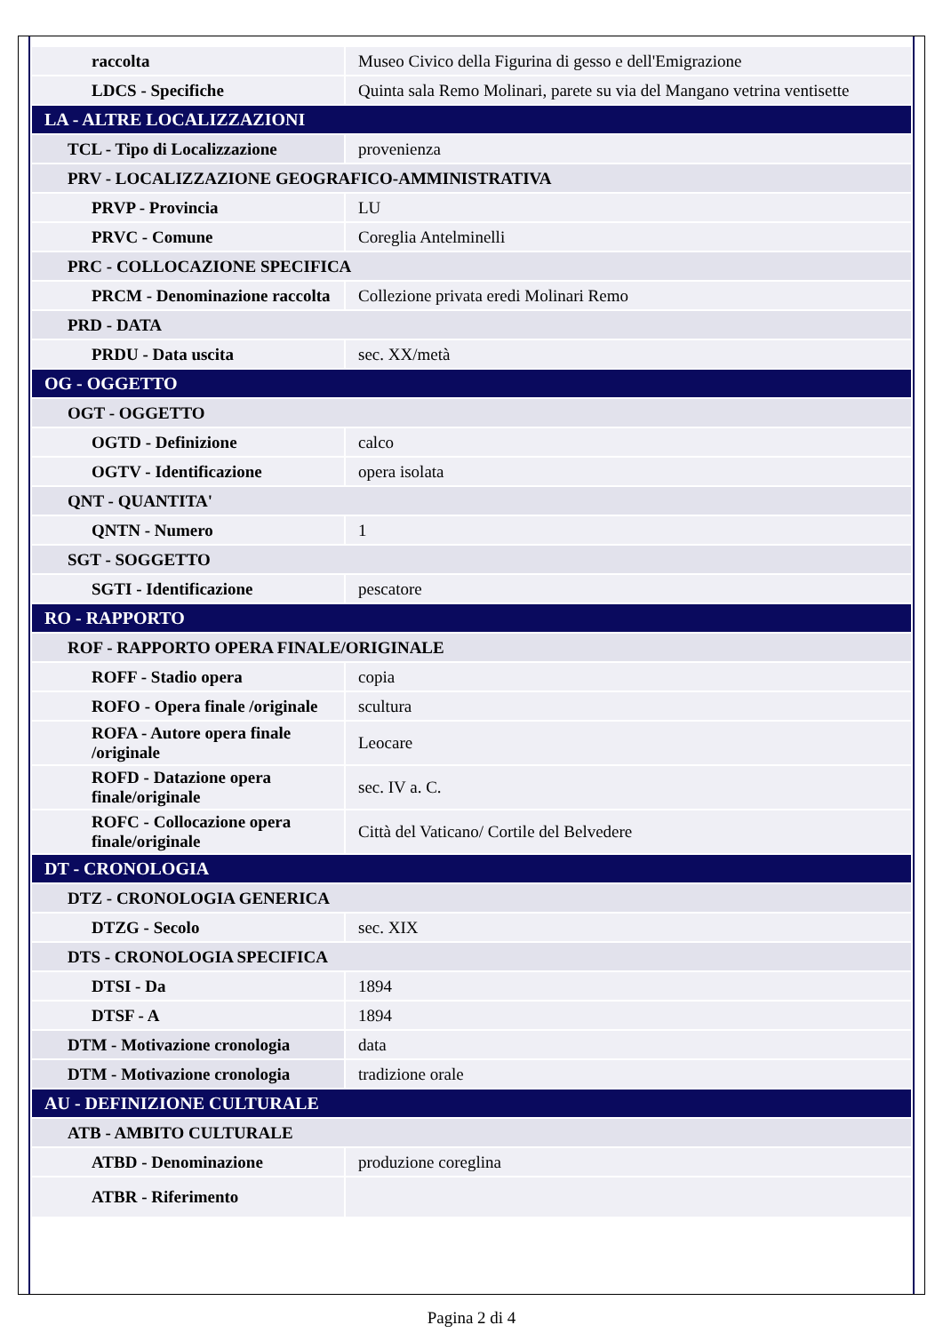| raccolta | Museo Civico della Figurina di gesso e dell'Emigrazione |
| LDCS - Specifiche | Quinta sala Remo Molinari, parete su via del Mangano vetrina ventisette |
| LA - ALTRE LOCALIZZAZIONI | |
| TCL - Tipo di Localizzazione | provenienza |
| PRV - LOCALIZZAZIONE GEOGRAFICO-AMMINISTRATIVA | |
| PRVP - Provincia | LU |
| PRVC - Comune | Coreglia Antelminelli |
| PRC - COLLOCAZIONE SPECIFICA | |
| PRCM - Denominazione raccolta | Collezione privata eredi Molinari Remo |
| PRD - DATA | |
| PRDU - Data uscita | sec. XX/metà |
| OG - OGGETTO | |
| OGT - OGGETTO | |
| OGTD - Definizione | calco |
| OGTV - Identificazione | opera isolata |
| QNT - QUANTITA' | |
| QNTN - Numero | 1 |
| SGT - SOGGETTO | |
| SGTI - Identificazione | pescatore |
| RO - RAPPORTO | |
| ROF - RAPPORTO OPERA FINALE/ORIGINALE | |
| ROFF - Stadio opera | copia |
| ROFO - Opera finale /originale | scultura |
| ROFA - Autore opera finale /originale | Leocare |
| ROFD - Datazione opera finale/originale | sec. IV a. C. |
| ROFC - Collocazione opera finale/originale | Città del Vaticano/ Cortile del Belvedere |
| DT - CRONOLOGIA | |
| DTZ - CRONOLOGIA GENERICA | |
| DTZG - Secolo | sec. XIX |
| DTS - CRONOLOGIA SPECIFICA | |
| DTSI - Da | 1894 |
| DTSF - A | 1894 |
| DTM - Motivazione cronologia | data |
| DTM - Motivazione cronologia | tradizione orale |
| AU - DEFINIZIONE CULTURALE | |
| ATB - AMBITO CULTURALE | |
| ATBD - Denominazione | produzione coreglina |
| ATBR - Riferimento | |
Pagina 2 di 4